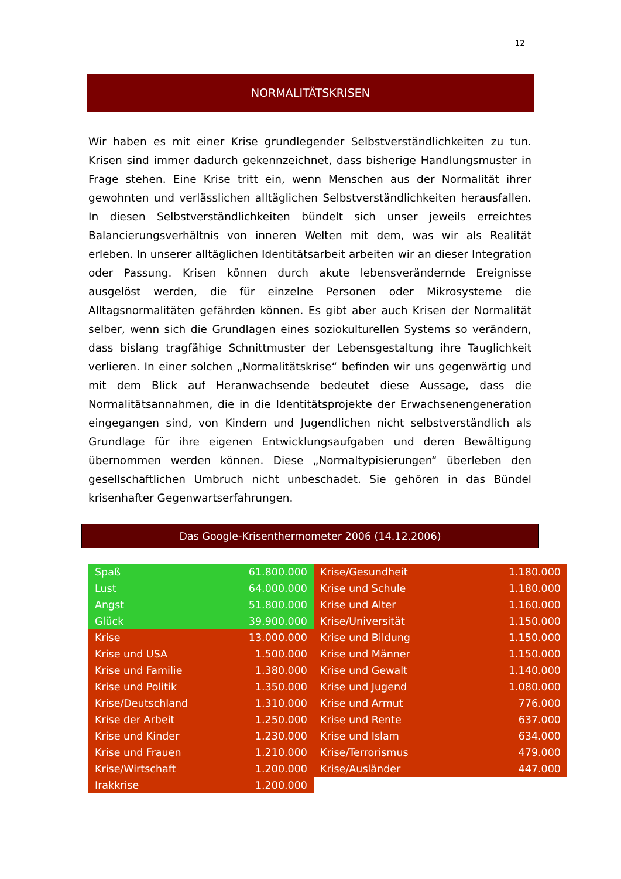12
NORMALITÄTSKRISEN
Wir haben es mit einer Krise grundlegender Selbstverständlichkeiten zu tun. Krisen sind immer dadurch gekennzeichnet, dass bisherige Handlungsmuster in Frage stehen. Eine Krise tritt ein, wenn Menschen aus der Normalität ihrer gewohnten und verlässlichen alltäglichen Selbstverständlichkeiten herausfallen. In diesen Selbstverständlichkeiten bündelt sich unser jeweils erreichtes Balancierungsverhältnis von inneren Welten mit dem, was wir als Realität erleben. In unserer alltäglichen Identitätsarbeit arbeiten wir an dieser Integration oder Passung. Krisen können durch akute lebensverändernde Ereignisse ausgelöst werden, die für einzelne Personen oder Mikrosysteme die Alltagsnormalitäten gefährden können. Es gibt aber auch Krisen der Normalität selber, wenn sich die Grundlagen eines soziokulturellen Systems so verändern, dass bislang tragfähige Schnittmuster der Lebensgestaltung ihre Tauglichkeit verlieren. In einer solchen „Normalitätskrise“ befinden wir uns gegenwärtig und mit dem Blick auf Heranwachsende bedeutet diese Aussage, dass die Normalitätsannahmen, die in die Identitätsprojekte der Erwachsenengeneration eingegangen sind, von Kindern und Jugendlichen nicht selbstverständlich als Grundlage für ihre eigenen Entwicklungsaufgaben und deren Bewältigung übernommen werden können. Diese „Normaltypisierungen“ überleben den gesellschaftlichen Umbruch nicht unbeschadet. Sie gehören in das Bündel krisenhafter Gegenwartserfahrungen.
Das Google-Krisenthermometer 2006 (14.12.2006)
| Spaß | 61.800.000 |
| Lust | 64.000.000 |
| Angst | 51.800.000 |
| Glück | 39.900.000 |
| Krise | 13.000.000 |
| Krise und USA | 1.500.000 |
| Krise und Familie | 1.380.000 |
| Krise und Politik | 1.350.000 |
| Krise/Deutschland | 1.310.000 |
| Krise der Arbeit | 1.250.000 |
| Krise und Kinder | 1.230.000 |
| Krise und Frauen | 1.210.000 |
| Krise/Wirtschaft | 1.200.000 |
| Irakkrise | 1.200.000 |
| Krise/Gesundheit | 1.180.000 |
| Krise und Schule | 1.180.000 |
| Krise und Alter | 1.160.000 |
| Krise/Universität | 1.150.000 |
| Krise und Bildung | 1.150.000 |
| Krise und Männer | 1.150.000 |
| Krise und Gewalt | 1.140.000 |
| Krise und Jugend | 1.080.000 |
| Krise und Armut | 776.000 |
| Krise und Rente | 637.000 |
| Krise und Islam | 634.000 |
| Krise/Terrorismus | 479.000 |
| Krise/Ausländer | 447.000 |